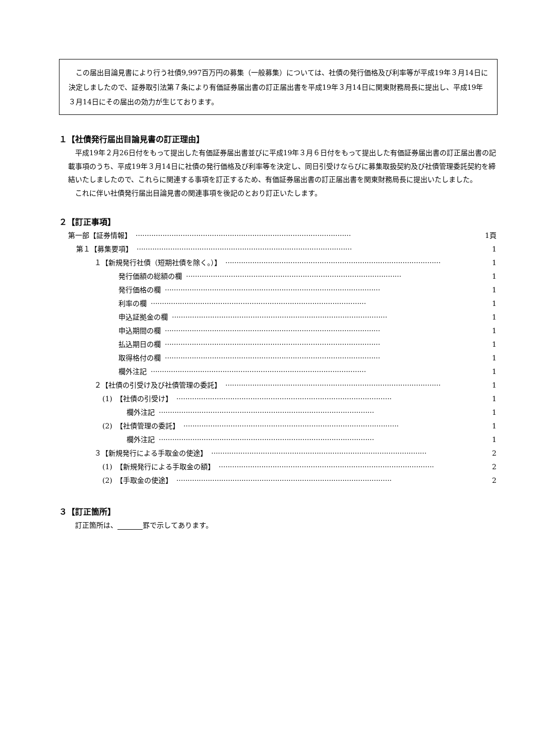この届出目論見書により行う社債9,997百万円の募集（一般募集）については、社債の発行価格及び利率等が平成19年３月14日に決定しましたので、証券取引法第７条により有価証券届出書の訂正届出書を平成19年３月14日に関東財務局長に提出し、平成19年３月14日にその届出の効力が生じております。
１【社債発行届出目論見書の訂正理由】
　平成19年２月26日付をもって提出した有価証券届出書並びに平成19年３月６日付をもって提出した有価証券届出書の訂正届出書の記載事項のうち、平成19年３月14日に社債の発行価格及び利率等を決定し、同日引受けならびに募集取扱契約及び社債管理委託契約を締結いたしましたので、これらに関連する事項を訂正するため、有価証券届出書の訂正届出書を関東財務局長に提出いたしました。
　これに伴い社債発行届出目論見書の関連事項を後記のとおり訂正いたします。
２【訂正事項】
第一部【証券情報】 ································································································ 1頁
第１【募集要項】 ································································································ 1
１【新規発行社債（短期社債を除く。）】 ································································································ 1
発行価額の総額の欄 ································································································ 1
発行価格の欄 ································································································ 1
利率の欄 ································································································ 1
申込証拠金の欄 ································································································ 1
申込期間の欄 ································································································ 1
払込期日の欄 ································································································ 1
取得格付の欄 ································································································ 1
欄外注記 ································································································ 1
２【社債の引受け及び社債管理の委託】 ································································································ 1
(1)　【社債の引受け】 ································································································ 1
欄外注記 ································································································ 1
(2)　【社債管理の委託】 ································································································ 1
欄外注記 ································································································ 1
３【新規発行による手取金の使途】 ································································································ 2
(1)　【新規発行による手取金の額】 ································································································ 2
(2)　【手取金の使途】 ································································································ 2
３【訂正箇所】
　訂正箇所は、 罫で示してあります。